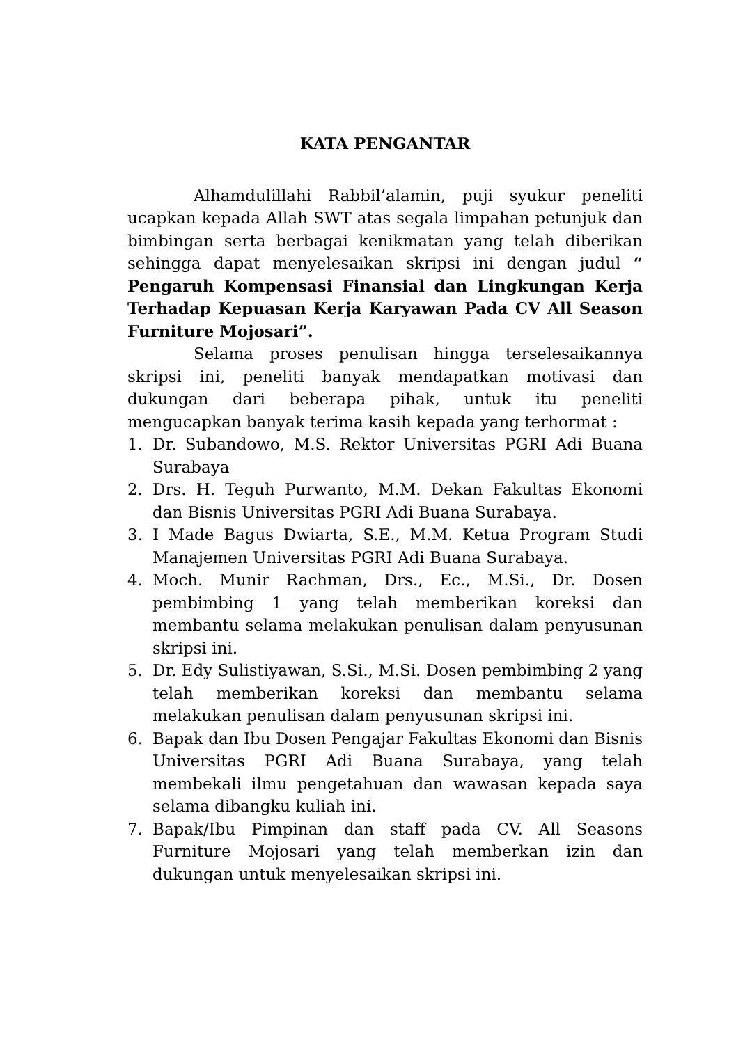KATA PENGANTAR
Alhamdulillahi Rabbil’alamin, puji syukur peneliti ucapkan kepada Allah SWT atas segala limpahan petunjuk dan bimbingan serta berbagai kenikmatan yang telah diberikan sehingga dapat menyelesaikan skripsi ini dengan judul “ Pengaruh Kompensasi Finansial dan Lingkungan Kerja Terhadap Kepuasan Kerja Karyawan Pada CV All Season Furniture Mojosari”.
Selama proses penulisan hingga terselesaikannya skripsi ini, peneliti banyak mendapatkan motivasi dan dukungan dari beberapa pihak, untuk itu peneliti mengucapkan banyak terima kasih kepada yang terhormat :
1. Dr. Subandowo, M.S. Rektor Universitas PGRI Adi Buana Surabaya
2. Drs. H. Teguh Purwanto, M.M. Dekan Fakultas Ekonomi dan Bisnis Universitas PGRI Adi Buana Surabaya.
3. I Made Bagus Dwiarta, S.E., M.M. Ketua Program Studi Manajemen Universitas PGRI Adi Buana Surabaya.
4. Moch. Munir Rachman, Drs., Ec., M.Si., Dr. Dosen pembimbing 1 yang telah memberikan koreksi dan membantu selama melakukan penulisan dalam penyusunan skripsi ini.
5. Dr. Edy Sulistiyawan, S.Si., M.Si. Dosen pembimbing 2 yang telah memberikan koreksi dan membantu selama melakukan penulisan dalam penyusunan skripsi ini.
6. Bapak dan Ibu Dosen Pengajar Fakultas Ekonomi dan Bisnis Universitas PGRI Adi Buana Surabaya, yang telah membekali ilmu pengetahuan dan wawasan kepada saya selama dibangku kuliah ini.
7. Bapak/Ibu Pimpinan dan staff pada CV. All Seasons Furniture Mojosari yang telah memberkan izin dan dukungan untuk menyelesaikan skripsi ini.